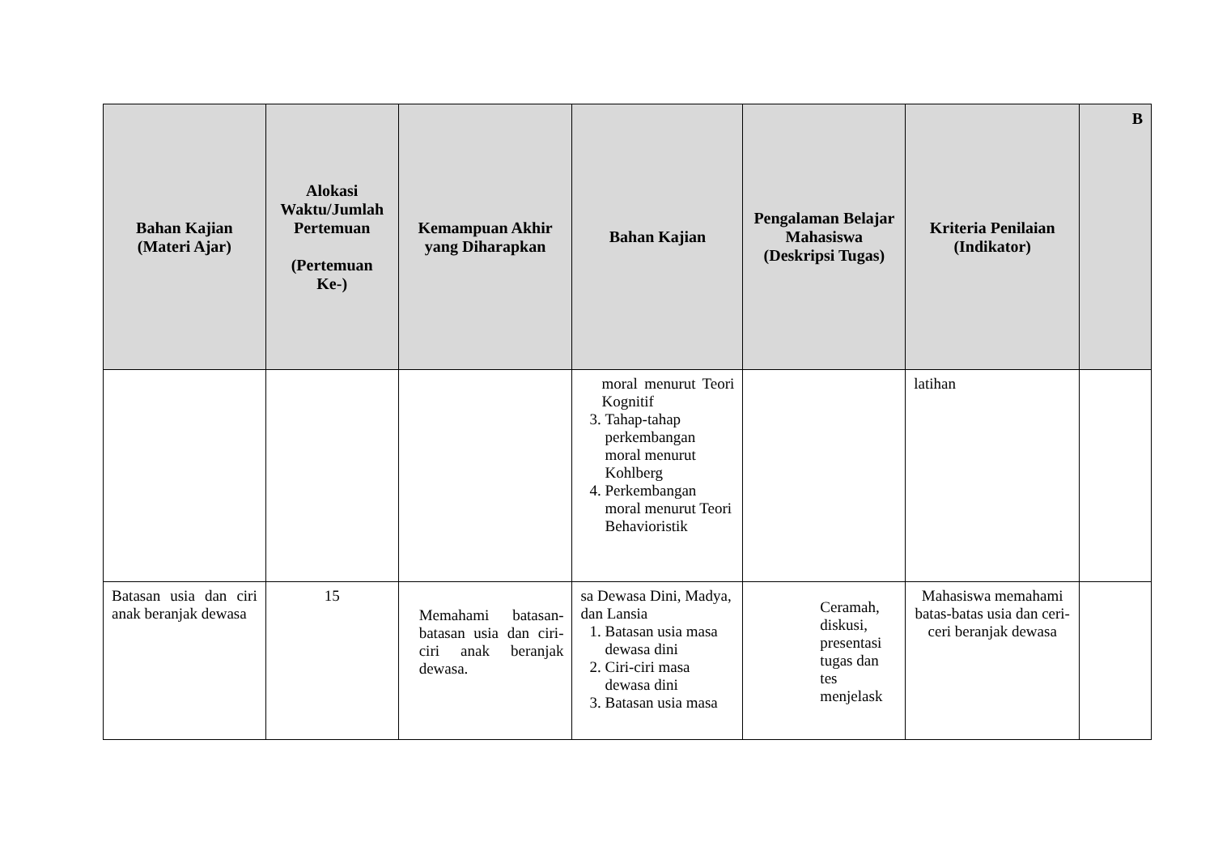| Bahan Kajian (Materi Ajar) | Alokasi Waktu/Jumlah Pertemuan (Pertemuan Ke-) | Kemampuan Akhir yang Diharapkan | Bahan Kajian | Pengalaman Belajar Mahasiswa (Deskripsi Tugas) | Kriteria Penilaian (Indikator) | B |
| --- | --- | --- | --- | --- | --- | --- |
| | | | moral menurut Teori Kognitif 3. Tahap-tahap perkembangan moral menurut Kohlberg 4. Perkembangan moral menurut Teori Behavioristik | | latihan | |
| Batasan usia dan ciri anak beranjak dewasa | 15 | Memahami batasan-batasan usia dan ciri-ciri anak beranjak dewasa. | sa Dewasa Dini, Madya, dan Lansia 1. Batasan usia masa dewasa dini 2. Ciri-ciri masa dewasa dini 3. Batasan usia masa | Ceramah, diskusi, presentasi tugas dan tes menjelask | Mahasiswa memahami batas-batas usia dan ceri-ceri beranjak dewasa | |